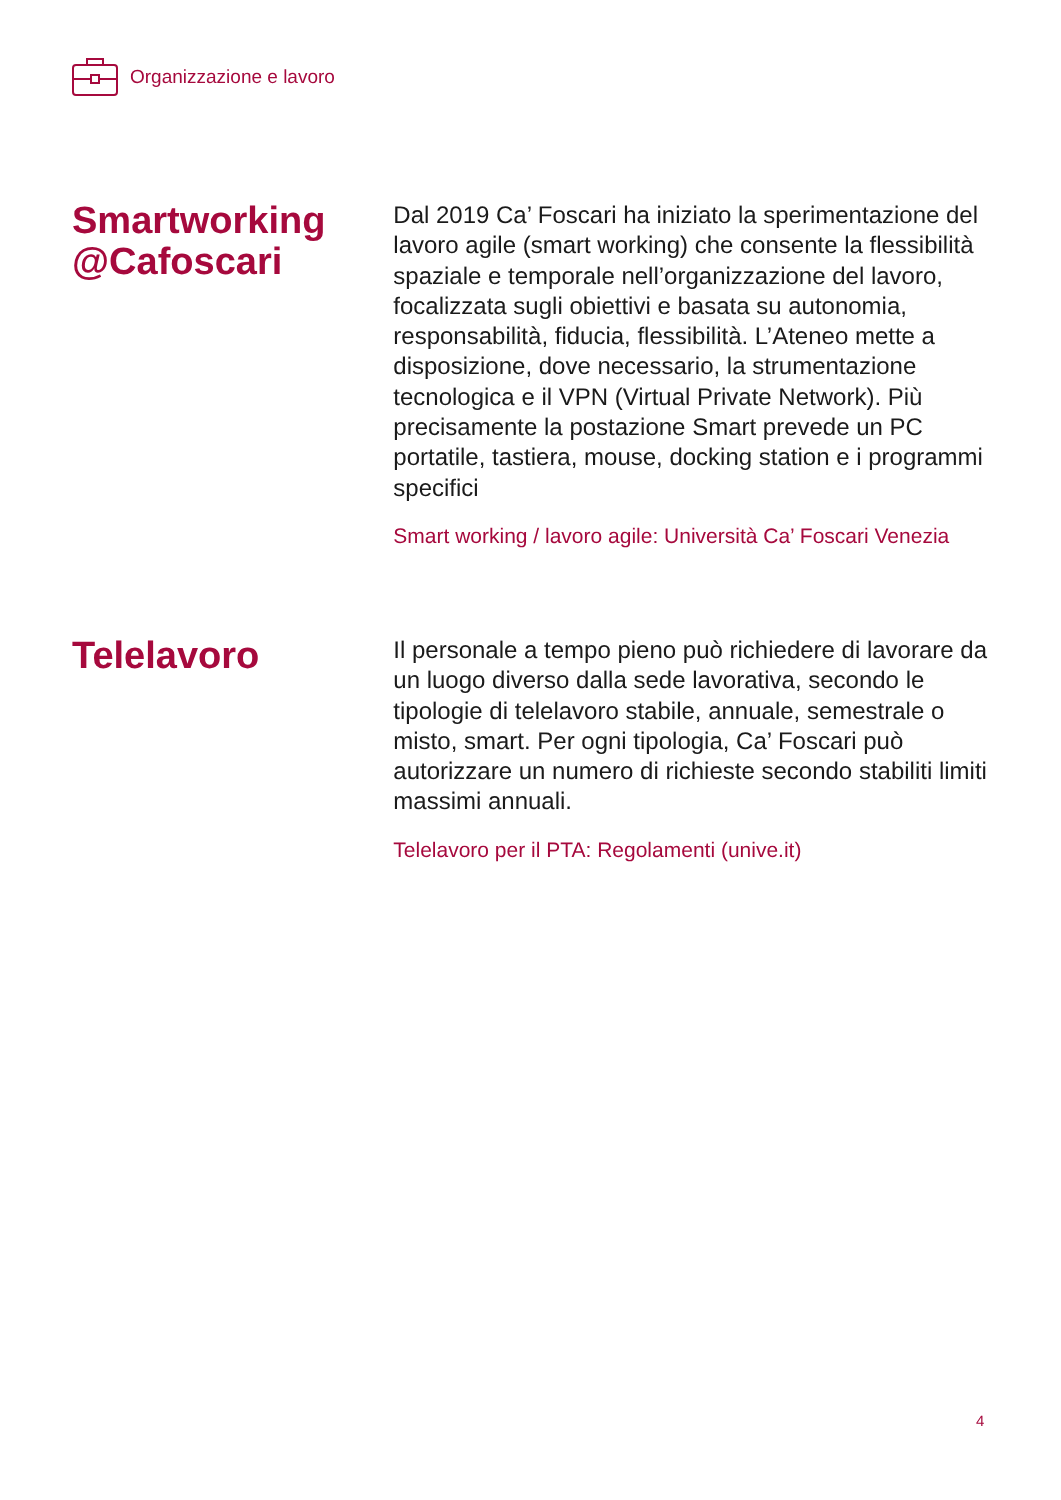Organizzazione e lavoro
Smartworking @Cafoscari
Dal 2019 Ca’ Foscari ha iniziato la sperimentazione del lavoro agile (smart working) che consente la flessibilità spaziale e temporale nell’organizzazione del lavoro, focalizzata sugli obiettivi e basata su autonomia, responsabilità, fiducia, flessibilità. L’Ateneo mette a disposizione, dove necessario, la strumentazione tecnologica e il VPN (Virtual Private Network). Più precisamente la postazione Smart prevede un PC portatile, tastiera, mouse, docking station e i programmi specifici
Smart working / lavoro agile: Università Ca’ Foscari Venezia
Telelavoro
Il personale a tempo pieno può richiedere di lavorare da un luogo diverso dalla sede lavorativa, secondo le tipologie di telelavoro stabile, annuale, semestrale o misto, smart. Per ogni tipologia, Ca’ Foscari può autorizzare un numero di richieste secondo stabiliti limiti massimi annuali.
Telelavoro per il PTA: Regolamenti (unive.it)
4